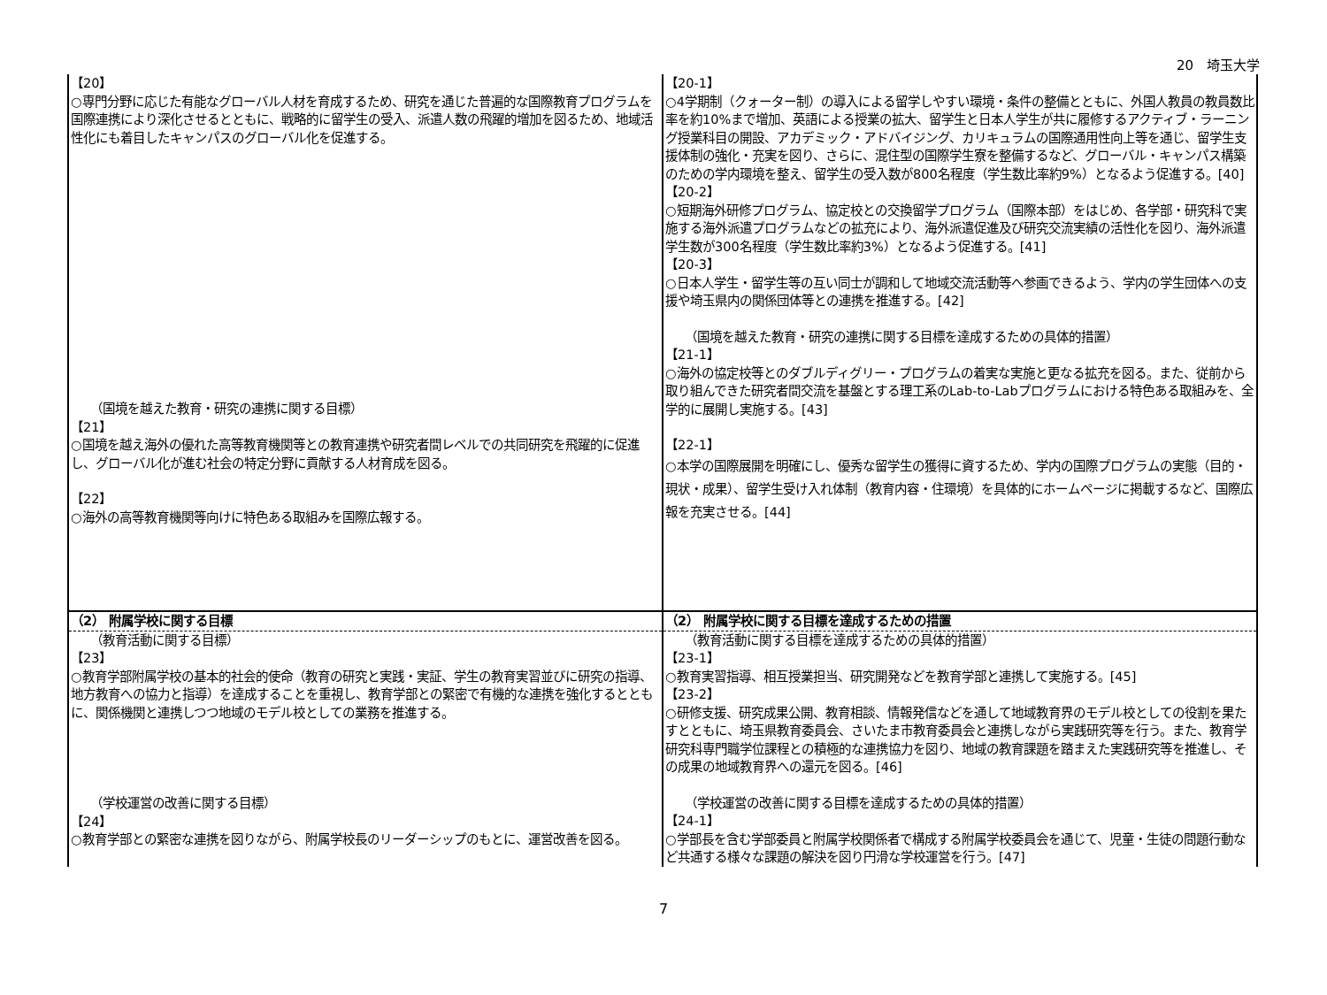20　埼玉大学
| 【20】 ○専門分野に応じた有能なグローバル人材を育成するため、研究を通じた普遍的な国際教育プログラムを国際連携により深化させるとともに、戦略的に留学生の受入、派遣人数の飛躍的増加を図るため、地域活性化にも着目したキャンパスのグローバル化を促進する。 （国境を越えた教育・研究の連携に関する目標） 【21】 ○国境を越え海外の優れた高等教育機関等との教育連携や研究者間レベルでの共同研究を飛躍的に促進し、グローバル化が進む社会の特定分野に貢献する人材育成を図る。 【22】 ○海外の高等教育機関等向けに特色ある取組みを国際広報する。 | 【20-1】 ○4学期制（クォーター制）の導入による留学しやすい環境・条件の整備とともに、外国人教員の教員数比率を約10%まで増加、英語による授業の拡大、留学生と日本人学生が共に履修するアクティブ・ラーニング授業科目の開設、アカデミック・アドバイジング、カリキュラムの国際通用性向上等を通じ、留学生支援体制の強化・充実を図り、さらに、混住型の国際学生寮を整備するなど、グローバル・キャンパス構築のための学内環境を整え、留学生の受入数が800名程度（学生数比率約9%）となるよう促進する。[40] 【20-2】 ○短期海外研修プログラム、協定校との交換留学プログラム（国際本部）をはじめ、各学部・研究科で実施する海外派遣プログラムなどの拡充により、海外派遣促進及び研究交流実績の活性化を図り、海外派遣学生数が300名程度（学生数比率約3%）となるよう促進する。[41] 【20-3】 ○日本人学生・留学生等の互い同士が調和して地域交流活動等へ参画できるよう、学内の学生団体への支援や埼玉県内の関係団体等との連携を推進する。[42] （国境を越えた教育・研究の連携に関する目標を達成するための具体的措置） 【21-1】 ○海外の協定校等とのダブルディグリー・プログラムの着実な実施と更なる拡充を図る。また、従前から取り組んできた研究者間交流を基盤とする理工系のLab-to-Labプログラムにおける特色ある取組みを、全学的に展開し実施する。[43] 【22-1】 ○本学の国際展開を明確にし、優秀な留学生の獲得に資するため、学内の国際プログラムの実態（目的・現状・成果）、留学生受け入れ体制（教育内容・住環境）を具体的にホームページに掲載するなど、国際広報を充実させる。[44] |
| （2） 附属学校に関する目標 | （2） 附属学校に関する目標を達成するための措置 |
| （教育活動に関する目標） 【23】 ○教育学部附属学校の基本的社会的使命（教育の研究と実践・実証、学生の教育実習並びに研究の指導、地方教育への協力と指導）を達成することを重視し、教育学部との緊密で有機的な連携を強化するとともに、関係機関と連携しつつ地域のモデル校としての業務を推進する。 （学校運営の改善に関する目標） 【24】 ○教育学部との緊密な連携を図りながら、附属学校長のリーダーシップのもとに、運営改善を図る。 | （教育活動に関する目標を達成するための具体的措置） 【23-1】 ○教育実習指導、相互授業担当、研究開発などを教育学部と連携して実施する。[45] 【23-2】 ○研修支援、研究成果公開、教育相談、情報発信などを通して地域教育界のモデル校としての役割を果たすとともに、埼玉県教育委員会、さいたま市教育委員会と連携しながら実践研究等を行う。また、教育学研究科専門職学位課程との積極的な連携協力を図り、地域の教育課題を踏まえた実践研究等を推進し、その成果の地域教育界への還元を図る。[46] （学校運営の改善に関する目標を達成するための具体的措置） 【24-1】 ○学部長を含む学部委員と附属学校関係者で構成する附属学校委員会を通じて、児童・生徒の問題行動など共通する様々な課題の解決を図り円滑な学校運営を行う。[47] |
7